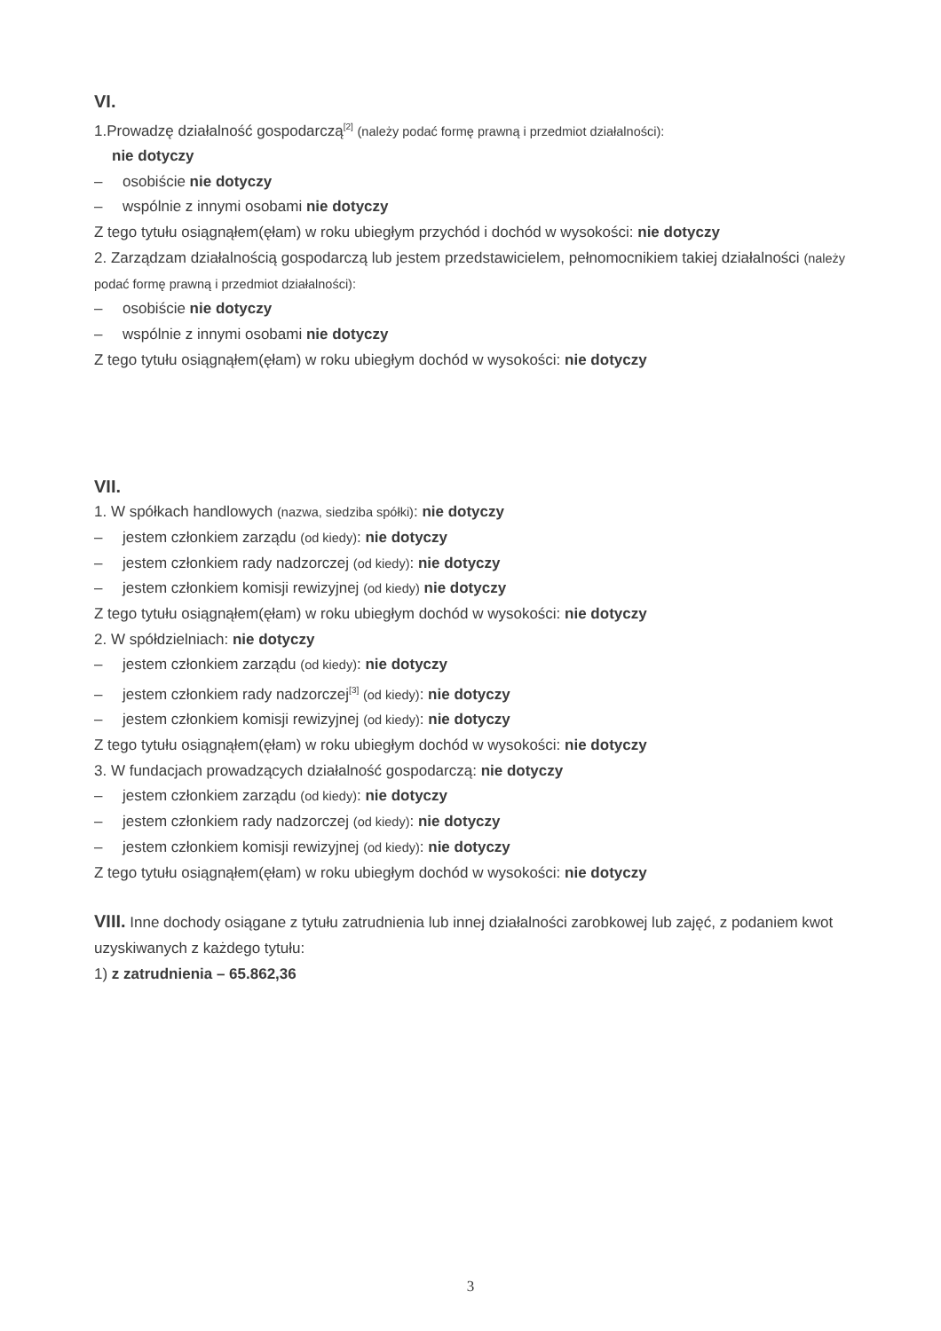VI.
1.Prowadzę działalność gospodarczą<sup>[2]</sup> (należy podać formę prawną i przedmiot działalności):
nie dotyczy
– osobiście nie dotyczy
– wspólnie z innymi osobami nie dotyczy
Z tego tytułu osiągnąłem(ęłam) w roku ubiegłym przychód i dochód w wysokości: nie dotyczy
2. Zarządzam działalnością gospodarczą lub jestem przedstawicielem, pełnomocnikiem takiej działalności (należy podać formę prawną i przedmiot działalności):
– osobiście nie dotyczy
– wspólnie z innymi osobami nie dotyczy
Z tego tytułu osiągnąłem(ęłam) w roku ubiegłym dochód w wysokości: nie dotyczy
VII.
1. W spółkach handlowych (nazwa, siedziba spółki): nie dotyczy
– jestem członkiem zarządu (od kiedy): nie dotyczy
– jestem członkiem rady nadzorczej (od kiedy): nie dotyczy
– jestem członkiem komisji rewizyjnej (od kiedy) nie dotyczy
Z tego tytułu osiągnąłem(ęłam) w roku ubiegłym dochód w wysokości: nie dotyczy
2. W spółdzielniach: nie dotyczy
– jestem członkiem zarządu (od kiedy): nie dotyczy
– jestem członkiem rady nadzorczej<sup>[3]</sup> (od kiedy): nie dotyczy
– jestem członkiem komisji rewizyjnej (od kiedy): nie dotyczy
Z tego tytułu osiągnąłem(ęłam) w roku ubiegłym dochód w wysokości: nie dotyczy
3. W fundacjach prowadzących działalność gospodarczą: nie dotyczy
– jestem członkiem zarządu (od kiedy): nie dotyczy
– jestem członkiem rady nadzorczej (od kiedy): nie dotyczy
– jestem członkiem komisji rewizyjnej (od kiedy): nie dotyczy
Z tego tytułu osiągnąłem(ęłam) w roku ubiegłym dochód w wysokości: nie dotyczy
VIII. Inne dochody osiągane z tytułu zatrudnienia lub innej działalności zarobkowej lub zajęć, z podaniem kwot uzyskiwanych z każdego tytułu:
1) z zatrudnienia – 65.862,36
3